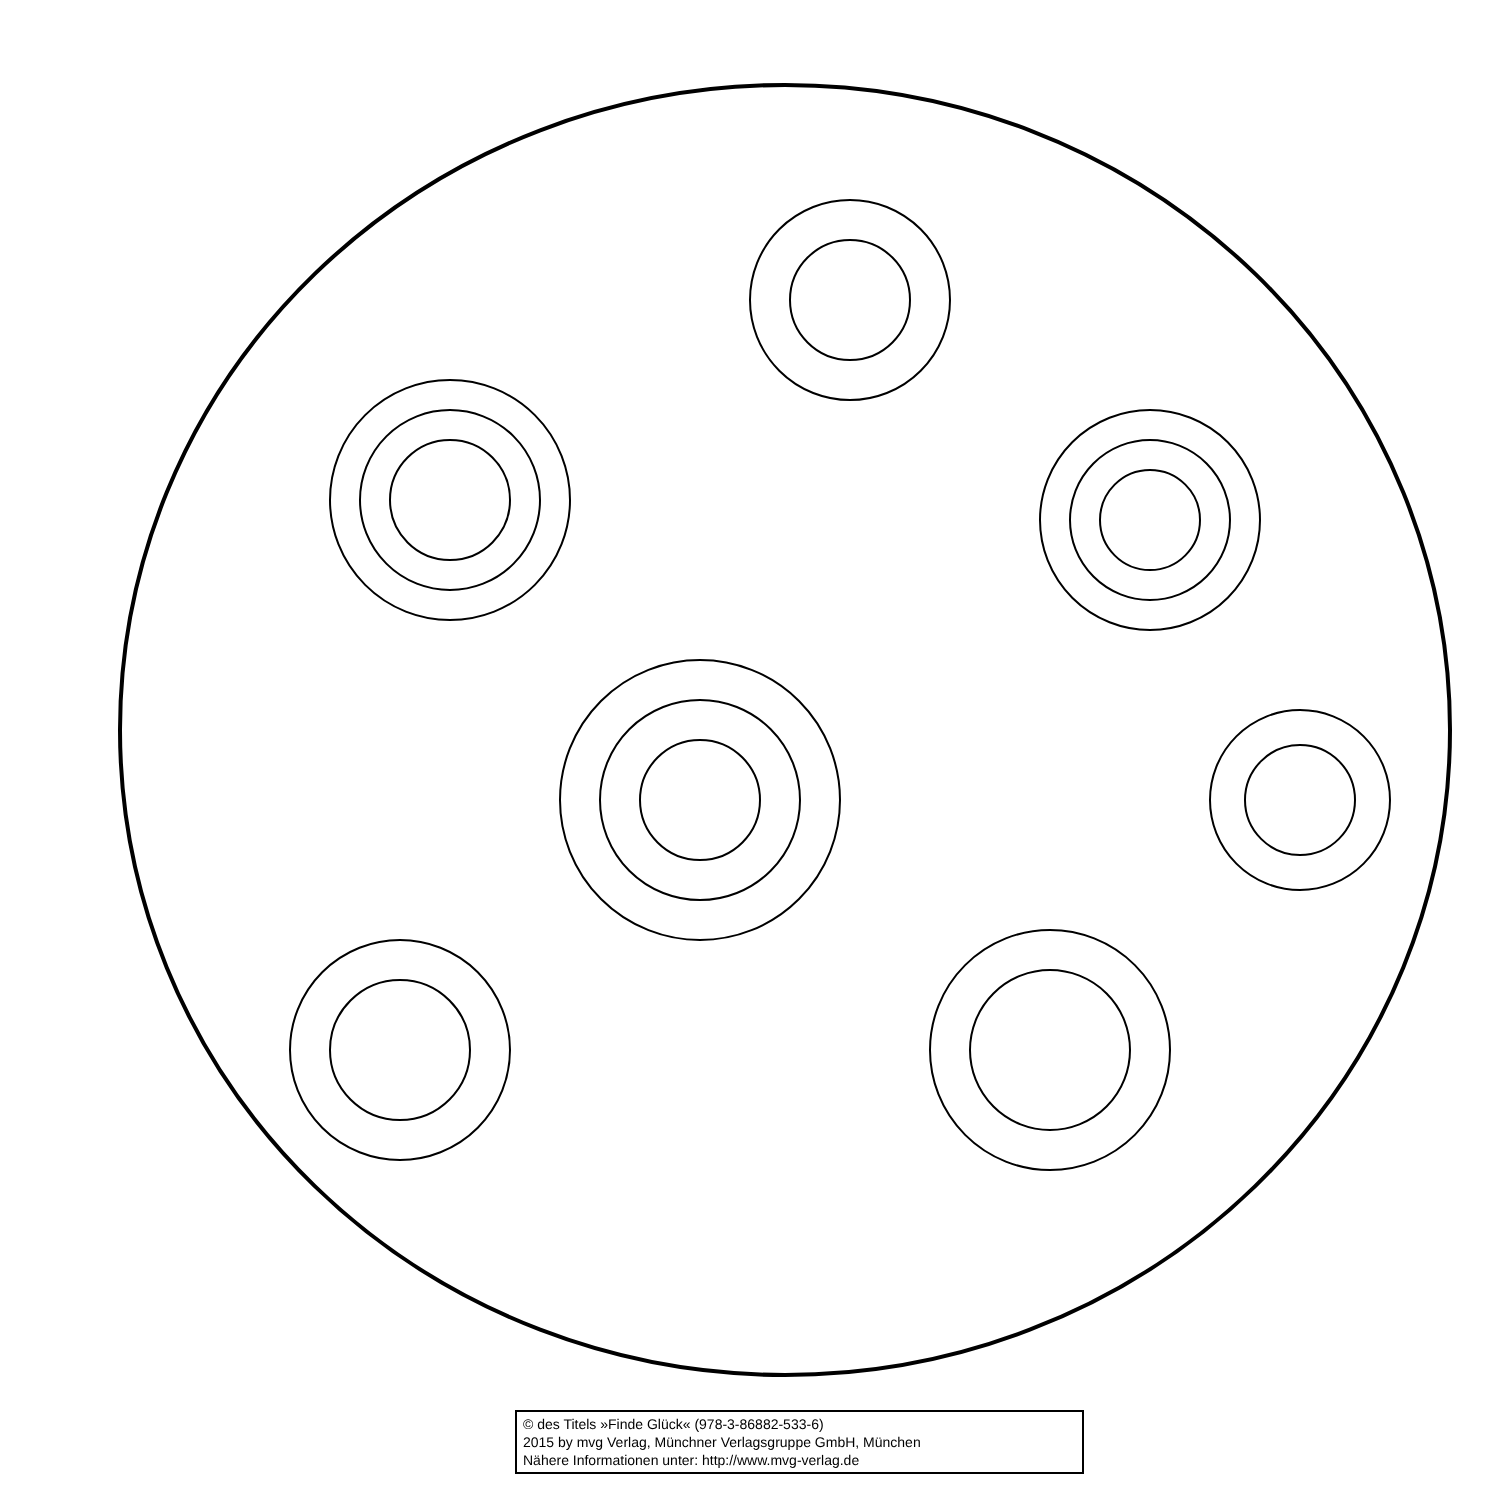© des Titels »Finde Glück« (978-3-86882-533-6)
2015 by mvg Verlag, Münchner Verlagsgruppe GmbH, München
Nähere Informationen unter: http://www.mvg-verlag.de